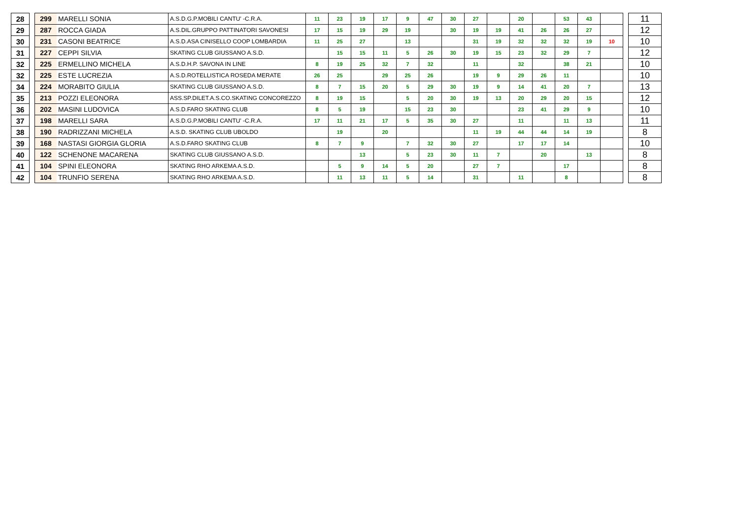| 28 | | 299 | MARELLI SONIA | A.S.D.G.P.MOBILI CANTU' -C.R.A. | 11 | 23 | 19 | 17 | 9 | 47 | 30 | 27 | | 20 | | 53 | 43 | | | 11 |
| 29 | | 287 | ROCCA GIADA | A.S.DIL.GRUPPO PATTINATORI SAVONESI | 17 | 15 | 19 | 29 | 19 | | 30 | 19 | 19 | 41 | 26 | 26 | 27 | | | 12 |
| 30 | | 231 | CASONI BEATRICE | A.S.D.ASA CINISELLO COOP LOMBARDIA | 11 | 25 | 27 | | 13 | | | 31 | 19 | 32 | 32 | 32 | 19 | 10 | | 10 |
| 31 | | 227 | CEPPI SILVIA | SKATING CLUB GIUSSANO A.S.D. | | 15 | 15 | 11 | 5 | 26 | 30 | 19 | 15 | 23 | 32 | 29 | 7 | | | 12 |
| 32 | | 225 | ERMELLINO MICHELA | A.S.D.H.P. SAVONA IN LINE | 8 | 19 | 25 | 32 | 7 | 32 | | 11 | | 32 | | 38 | 21 | | | 10 |
| 32 | | 225 | ESTE LUCREZIA | A.S.D.ROTELLISTICA ROSEDA MERATE | 26 | 25 | | 29 | 25 | 26 | | 19 | 9 | 29 | 26 | 11 | | | | 10 |
| 34 | | 224 | MORABITO GIULIA | SKATING CLUB GIUSSANO A.S.D. | 8 | 7 | 15 | 20 | 5 | 29 | 30 | 19 | 9 | 14 | 41 | 20 | 7 | | | 13 |
| 35 | | 213 | POZZI ELEONORA | ASS.SP.DILET.A.S.CO.SKATING CONCOREZZO | 8 | 19 | 15 | | 5 | 20 | 30 | 19 | 13 | 20 | 29 | 20 | 15 | | | 12 |
| 36 | | 202 | MASINI LUDOVICA | A.S.D.FARO SKATING CLUB | 8 | 5 | 19 | | 15 | 23 | 30 | | | 23 | 41 | 29 | 9 | | | 10 |
| 37 | | 198 | MARELLI SARA | A.S.D.G.P.MOBILI CANTU' -C.R.A. | 17 | 11 | 21 | 17 | 5 | 35 | 30 | 27 | | 11 | | 11 | 13 | | | 11 |
| 38 | | 190 | RADRIZZANI MICHELA | A.S.D. SKATING CLUB UBOLDO | | 19 | | 20 | | | | 11 | 19 | 44 | 44 | 14 | 19 | | | 8 |
| 39 | | 168 | NASTASI GIORGIA GLORIA | A.S.D.FARO SKATING CLUB | 8 | 7 | 9 | | 7 | 32 | 30 | 27 | | 17 | 17 | 14 | | | | 10 |
| 40 | | 122 | SCHENONE MACARENA | SKATING CLUB GIUSSANO A.S.D. | | | 13 | | 5 | 23 | 30 | 11 | 7 | | 20 | | 13 | | | 8 |
| 41 | | 104 | SPINI ELEONORA | SKATING RHO ARKEMA A.S.D. | | 5 | 9 | 14 | 5 | 20 | | 27 | 7 | | | 17 | | | | 8 |
| 42 | | 104 | TRUNFIO SERENA | SKATING RHO ARKEMA A.S.D. | | 11 | 13 | 11 | 5 | 14 | | 31 | | 11 | | 8 | | | | 8 |